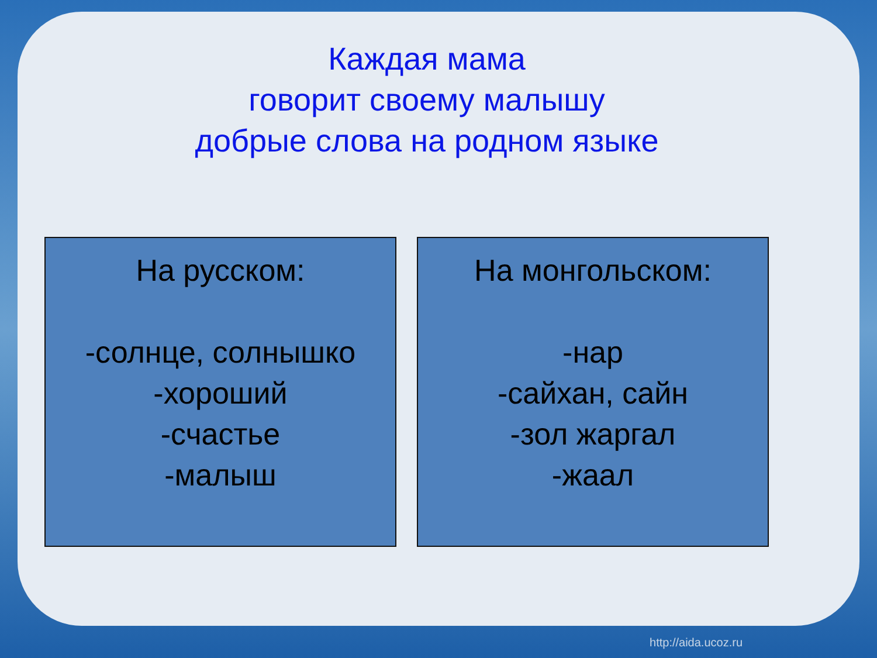Каждая мама
говорит своему малышу
добрые слова на родном языке
На русском:
-солнце, солнышко
-хороший
-счастье
-малыш
На монгольском:
-нар
-сайхан, сайн
-зол жаргал
-жаал
http://aida.ucoz.ru